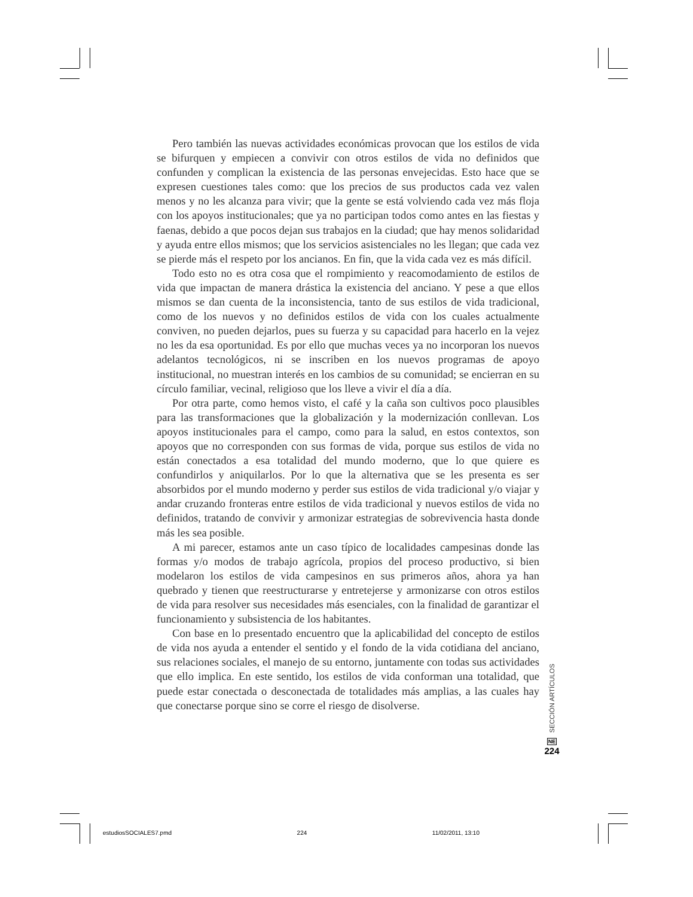Pero también las nuevas actividades económicas provocan que los estilos de vida se bifurquen y empiecen a convivir con otros estilos de vida no definidos que confunden y complican la existencia de las personas envejecidas. Esto hace que se expresen cuestiones tales como: que los precios de sus productos cada vez valen menos y no les alcanza para vivir; que la gente se está volviendo cada vez más floja con los apoyos institucionales; que ya no participan todos como antes en las fiestas y faenas, debido a que pocos dejan sus trabajos en la ciudad; que hay menos solidaridad y ayuda entre ellos mismos; que los servicios asistenciales no les llegan; que cada vez se pierde más el respeto por los ancianos. En fin, que la vida cada vez es más difícil.
Todo esto no es otra cosa que el rompimiento y reacomodamiento de estilos de vida que impactan de manera drástica la existencia del anciano. Y pese a que ellos mismos se dan cuenta de la inconsistencia, tanto de sus estilos de vida tradicional, como de los nuevos y no definidos estilos de vida con los cuales actualmente conviven, no pueden dejarlos, pues su fuerza y su capacidad para hacerlo en la vejez no les da esa oportunidad. Es por ello que muchas veces ya no incorporan los nuevos adelantos tecnológicos, ni se inscriben en los nuevos programas de apoyo institucional, no muestran interés en los cambios de su comunidad; se encierran en su círculo familiar, vecinal, religioso que los lleve a vivir el día a día.
Por otra parte, como hemos visto, el café y la caña son cultivos poco plausibles para las transformaciones que la globalización y la modernización conllevan. Los apoyos institucionales para el campo, como para la salud, en estos contextos, son apoyos que no corresponden con sus formas de vida, porque sus estilos de vida no están conectados a esa totalidad del mundo moderno, que lo que quiere es confundirlos y aniquilarlos. Por lo que la alternativa que se les presenta es ser absorbidos por el mundo moderno y perder sus estilos de vida tradicional y/o viajar y andar cruzando fronteras entre estilos de vida tradicional y nuevos estilos de vida no definidos, tratando de convivir y armonizar estrategias de sobrevivencia hasta donde más les sea posible.
A mi parecer, estamos ante un caso típico de localidades campesinas donde las formas y/o modos de trabajo agrícola, propios del proceso productivo, si bien modelaron los estilos de vida campesinos en sus primeros años, ahora ya han quebrado y tienen que reestructurarse y entretejerse y armonizarse con otros estilos de vida para resolver sus necesidades más esenciales, con la finalidad de garantizar el funcionamiento y subsistencia de los habitantes.
Con base en lo presentado encuentro que la aplicabilidad del concepto de estilos de vida nos ayuda a entender el sentido y el fondo de la vida cotidiana del anciano, sus relaciones sociales, el manejo de su entorno, juntamente con todas sus actividades que ello implica. En este sentido, los estilos de vida conforman una totalidad, que puede estar conectada o desconectada de totalidades más amplias, a las cuales hay que conectarse porque sino se corre el riesgo de disolverse.
SECCIÓN ARTÍCULOS
NE
224
estudiosSOCIALES7.pmd 224 11/02/2011, 13:10